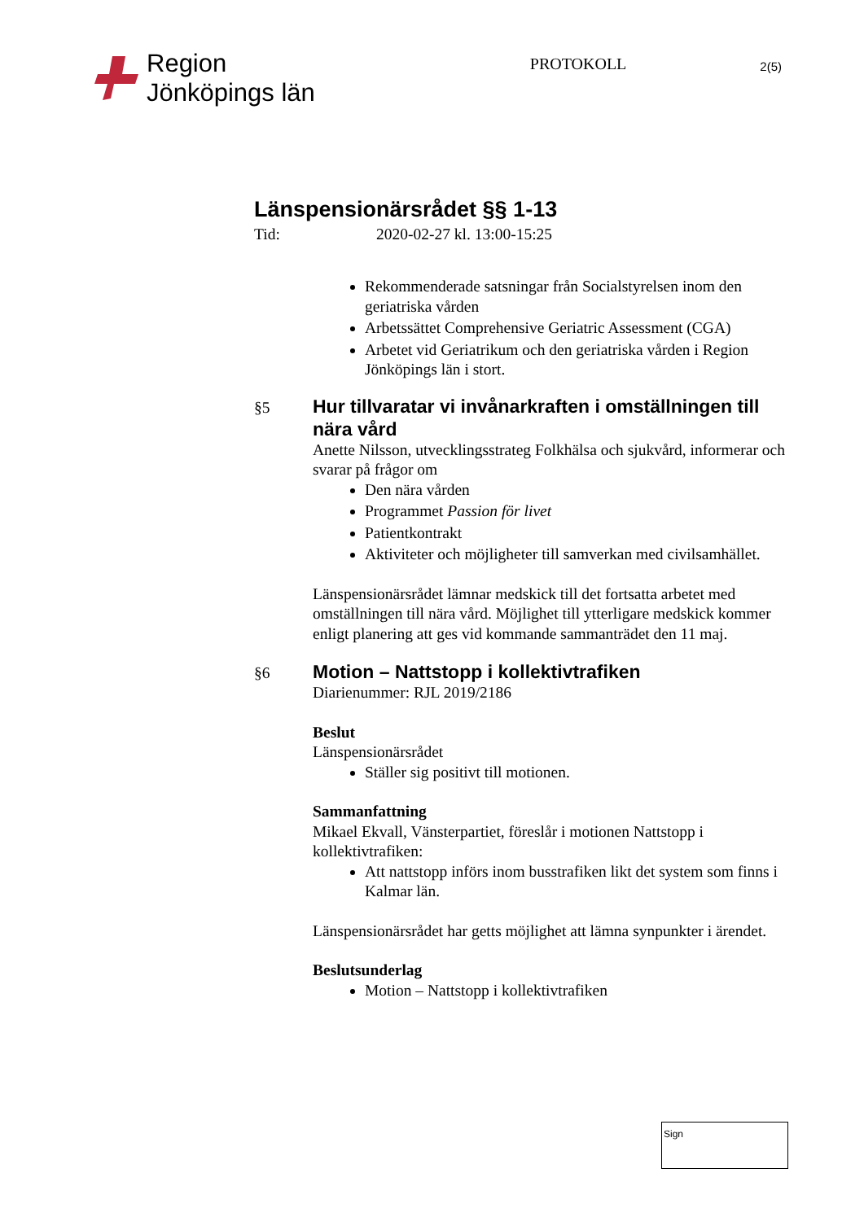Region
Jönköpings län
PROTOKOLL
2(5)
Länspensionärsrådet §§ 1-13
Tid: 2020-02-27 kl. 13:00-15:25
Rekommenderade satsningar från Socialstyrelsen inom den geriatriska vården
Arbetssättet Comprehensive Geriatric Assessment (CGA)
Arbetet vid Geriatrikum och den geriatriska vården i Region Jönköpings län i stort.
§5
Hur tillvaratar vi invånarkraften i omställningen till nära vård
Anette Nilsson, utvecklingsstrateg Folkhälsa och sjukvård, informerar och svarar på frågor om
Den nära vården
Programmet Passion för livet
Patientkontrakt
Aktiviteter och möjligheter till samverkan med civilsamhället.
Länspensionärsrådet lämnar medskick till det fortsatta arbetet med omställningen till nära vård. Möjlighet till ytterligare medskick kommer enligt planering att ges vid kommande sammanträdet den 11 maj.
§6
Motion – Nattstopp i kollektivtrafiken
Diarienummer: RJL 2019/2186
Beslut
Länspensionärsrådet
Ställer sig positivt till motionen.
Sammanfattning
Mikael Ekvall, Vänsterpartiet, föreslår i motionen Nattstopp i kollektivtrafiken:
Att nattstopp införs inom busstrafiken likt det system som finns i Kalmar län.
Länspensionärsrådet har getts möjlighet att lämna synpunkter i ärendet.
Beslutsunderlag
Motion – Nattstopp i kollektivtrafiken
Sign